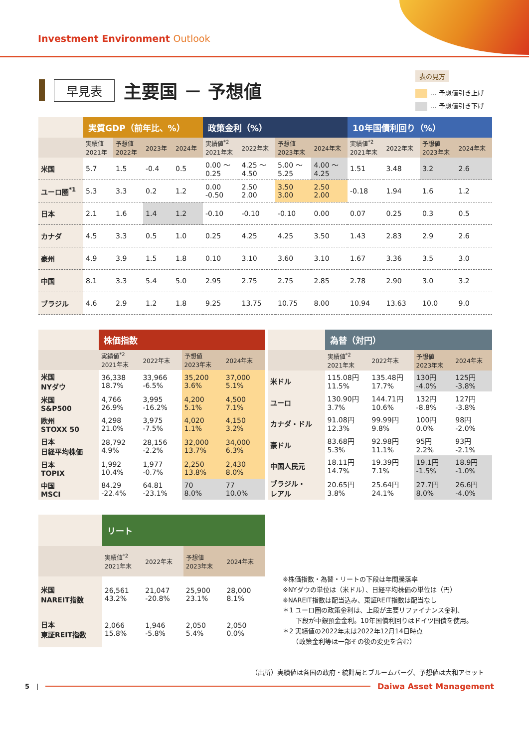Investment Environment Outlook
表の見方
… 予想値引き上げ
… 予想値引き下げ
早見表
主要国 － 予想値
| | 実質GDP（前年比、%） | | | | 政策金利（%） | | | | 10年国債利回り（%） | | | |
| --- | --- | --- | --- | --- | --- | --- | --- | --- | --- | --- | --- | --- |
| | 実績値 2021年 | 予想値 2022年 | 2023年 | 2024年 | 実績値<sup>*2</sup> 2021年末 | 2022年末 | 予想値 2023年末 | 2024年末 | 実績値<sup>*2</sup> 2021年末 | 2022年末 | 予想値 2023年末 | 2024年末 |
| 米国 | 5.7 | 1.5 | -0.4 | 0.5 | 0.00 ～ 0.25 | 4.25 ～ 4.50 | 5.00 ～ 5.25 | 4.00 ～ 4.25 | 1.51 | 3.48 | 3.2 | 2.6 |
| ユーロ圏<sup>*1</sup> | 5.3 | 3.3 | 0.2 | 1.2 | 0.00 -0.50 | 2.50 2.00 | 3.50 3.00 | 2.50 2.00 | -0.18 | 1.94 | 1.6 | 1.2 |
| 日本 | 2.1 | 1.6 | 1.4 | 1.2 | -0.10 | -0.10 | -0.10 | 0.00 | 0.07 | 0.25 | 0.3 | 0.5 |
| カナダ | 4.5 | 3.3 | 0.5 | 1.0 | 0.25 | 4.25 | 4.25 | 3.50 | 1.43 | 2.83 | 2.9 | 2.6 |
| 豪州 | 4.9 | 3.9 | 1.5 | 1.8 | 0.10 | 3.10 | 3.60 | 3.10 | 1.67 | 3.36 | 3.5 | 3.0 |
| 中国 | 8.1 | 3.3 | 5.4 | 5.0 | 2.95 | 2.75 | 2.75 | 2.85 | 2.78 | 2.90 | 3.0 | 3.2 |
| ブラジル | 4.6 | 2.9 | 1.2 | 1.8 | 9.25 | 13.75 | 10.75 | 8.00 | 10.94 | 13.63 | 10.0 | 9.0 |
| | 株価指数 | | | |
| --- | --- | --- | --- | --- |
| | 実績値<sup>*2</sup> 2021年末 | 2022年末 | 予想値 2023年末 | 2024年末 |
| 米国 NYダウ | 36,338 18.7% | 33,966 -6.5% | 35,200 3.6% | 37,000 5.1% |
| 米国 S&P500 | 4,766 26.9% | 3,995 -16.2% | 4,200 5.1% | 4,500 7.1% |
| 欧州 STOXX 50 | 4,298 21.0% | 3,975 -7.5% | 4,020 1.1% | 4,150 3.2% |
| 日本 日経平均株価 | 28,792 4.9% | 28,156 -2.2% | 32,000 13.7% | 34,000 6.3% |
| 日本 TOPIX | 1,992 10.4% | 1,977 -0.7% | 2,250 13.8% | 2,430 8.0% |
| 中国 MSCI | 84.29 -22.4% | 64.81 -23.1% | 70 8.0% | 77 10.0% |
| | 為替（対円） | | | |
| --- | --- | --- | --- | --- |
| | 実績値<sup>*2</sup> 2021年末 | 2022年末 | 予想値 2023年末 | 2024年末 |
| 米ドル | 115.08円 11.5% | 135.48円 17.7% | 130円 -4.0% | 125円 -3.8% |
| ユーロ | 130.90円 3.7% | 144.71円 10.6% | 132円 -8.8% | 127円 -3.8% |
| カナダ・ドル | 91.08円 12.3% | 99.99円 9.8% | 100円 0.0% | 98円 -2.0% |
| 豪ドル | 83.68円 5.3% | 92.98円 11.1% | 95円 2.2% | 93円 -2.1% |
| 中国人民元 | 18.11円 14.7% | 19.39円 7.1% | 19.1円 -1.5% | 18.9円 -1.0% |
| ブラジル・ レアル | 20.65円 3.8% | 25.64円 24.1% | 27.7円 8.0% | 26.6円 -4.0% |
| | リート | | | |
| --- | --- | --- | --- | --- |
| | 実績値<sup>*2</sup> 2021年末 | 2022年末 | 予想値 2023年末 | 2024年末 |
| 米国 NAREIT指数 | 26,561 43.2% | 21,047 -20.8% | 25,900 23.1% | 28,000 8.1% |
| 日本 東証REIT指数 | 2,066 15.8% | 1,946 -5.8% | 2,050 5.4% | 2,050 0.0% |
※株価指数・為替・リートの下段は年間騰落率
※NYダウの単位は（米ドル）、日経平均株価の単位は（円）
※NAREIT指数は配当込み、東証REIT指数は配当なし
＊1 ユーロ圏の政策金利は、上段が主要リファイナンス金利、
　　下段が中銀預金金利。10年国債利回りはドイツ国債を使用。
＊2 実績値の2022年末は2022年12月14日時点
　　（政策金利等は一部その後の変更を含む）
（出所）実績値は各国の政府・統計局とブルームバーグ、予想値は大和アセット
5 |
Daiwa Asset Management